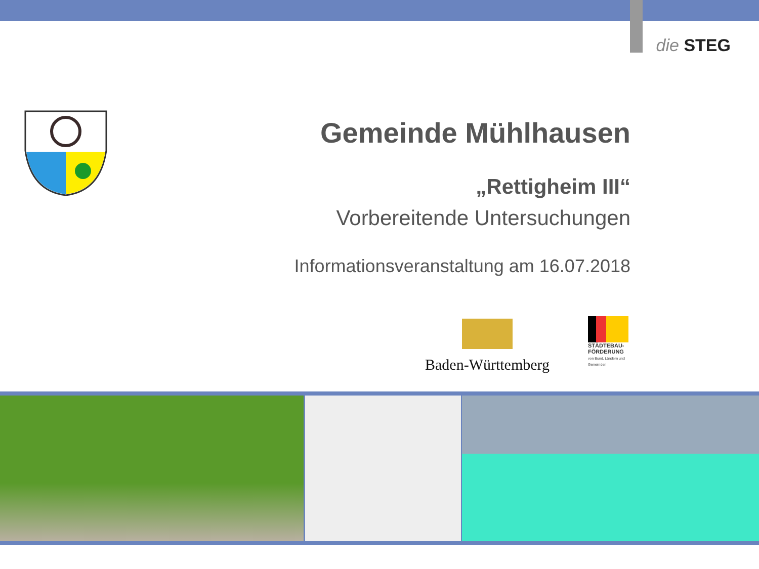die STEG
Gemeinde Mühlhausen
„Rettigheim III“
Vorbereitende Untersuchungen
Informationsveranstaltung am 16.07.2018
Baden-Württemberg
STÄDTEBAU-
FÖRDERUNG
von Bund, Ländern und
Gemeinden